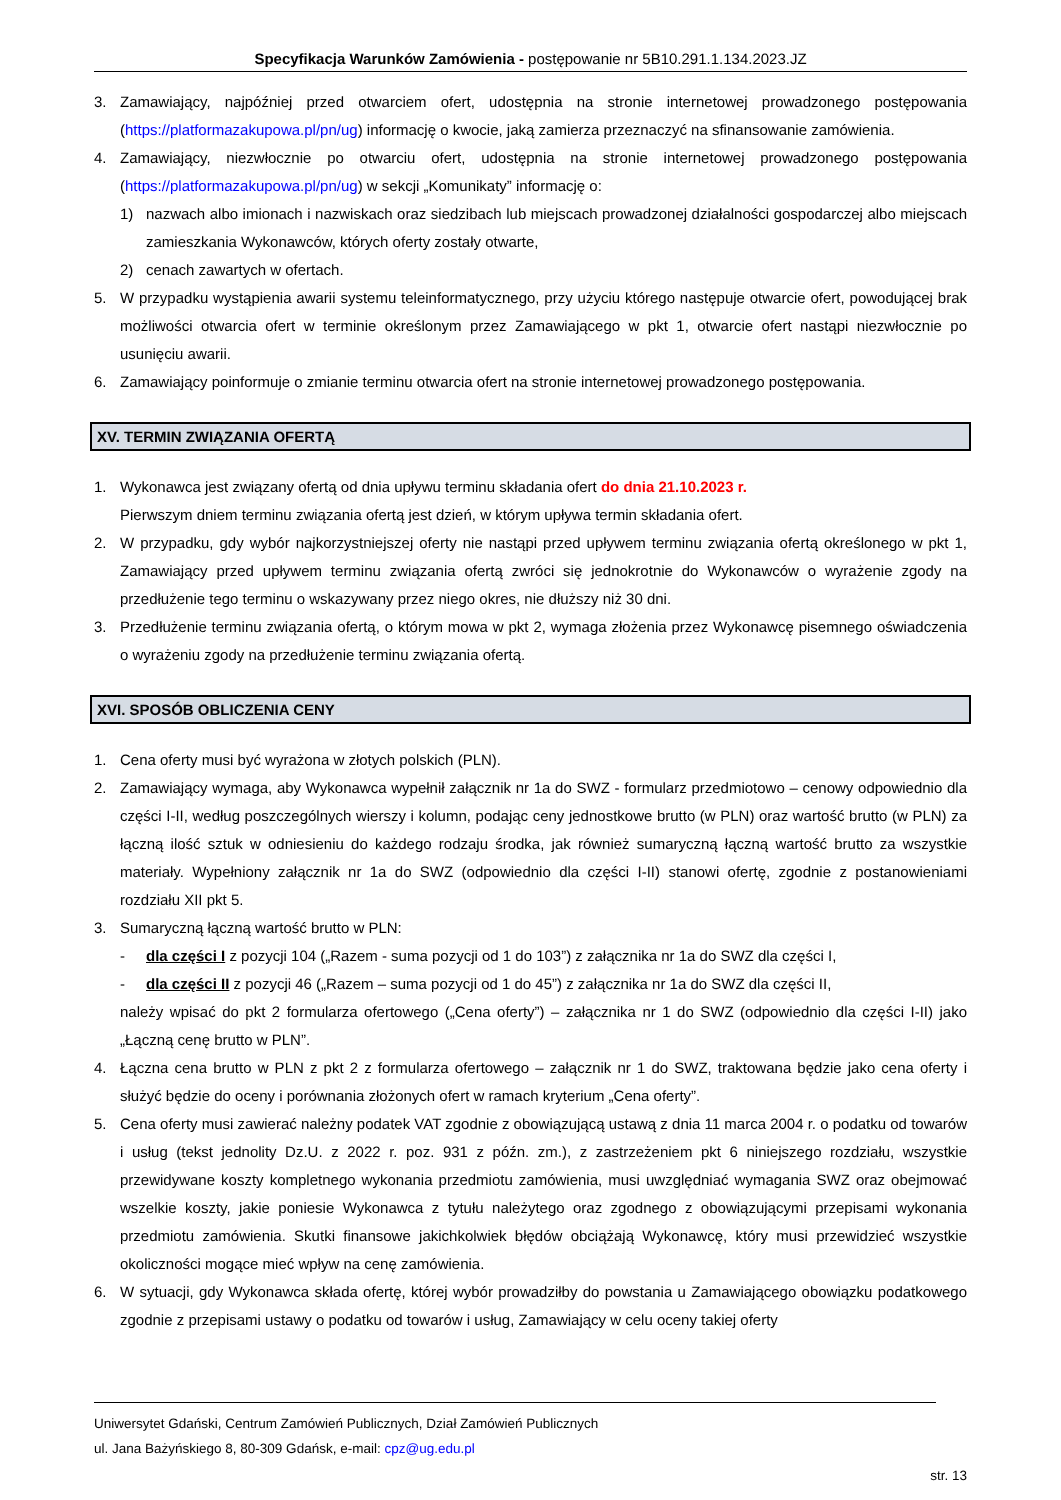Specyfikacja Warunków Zamówienia - postępowanie nr 5B10.291.1.134.2023.JZ
3. Zamawiający, najpóźniej przed otwarciem ofert, udostępnia na stronie internetowej prowadzonego postępowania (https://platformazakupowa.pl/pn/ug) informację o kwocie, jaką zamierza przeznaczyć na sfinansowanie zamówienia.
4. Zamawiający, niezwłocznie po otwarciu ofert, udostępnia na stronie internetowej prowadzonego postępowania (https://platformazakupowa.pl/pn/ug) w sekcji „Komunikaty” informację o:
1) nazwach albo imionach i nazwiskach oraz siedzibach lub miejscach prowadzonej działalności gospodarczej albo miejscach zamieszkania Wykonawców, których oferty zostały otwarte,
2) cenach zawartych w ofertach.
5. W przypadku wystąpienia awarii systemu teleinformatycznego, przy użyciu którego następuje otwarcie ofert, powodującej brak możliwości otwarcia ofert w terminie określonym przez Zamawiającego w pkt 1, otwarcie ofert nastąpi niezwłocznie po usunięciu awarii.
6. Zamawiający poinformuje o zmianie terminu otwarcia ofert na stronie internetowej prowadzonego postępowania.
XV. TERMIN ZWIĄZANIA OFERTĄ
1. Wykonawca jest związany ofertą od dnia upływu terminu składania ofert do dnia 21.10.2023 r.
Pierwszym dniem terminu związania ofertą jest dzień, w którym upływa termin składania ofert.
2. W przypadku, gdy wybór najkorzystniejszej oferty nie nastąpi przed upływem terminu związania ofertą określonego w pkt 1, Zamawiający przed upływem terminu związania ofertą zwróci się jednokrotnie do Wykonawców o wyrażenie zgody na przedłużenie tego terminu o wskazywany przez niego okres, nie dłuższy niż 30 dni.
3. Przedłużenie terminu związania ofertą, o którym mowa w pkt 2, wymaga złożenia przez Wykonawcę pisemnego oświadczenia o wyrażeniu zgody na przedłużenie terminu związania ofertą.
XVI. SPOSÓB OBLICZENIA CENY
1. Cena oferty musi być wyrażona w złotych polskich (PLN).
2. Zamawiający wymaga, aby Wykonawca wypełnił załącznik nr 1a do SWZ - formularz przedmiotowo – cenowy odpowiednio dla części I-II, według poszczególnych wierszy i kolumn, podając ceny jednostkowe brutto (w PLN) oraz wartość brutto (w PLN) za łączną ilość sztuk w odniesieniu do każdego rodzaju środka, jak również sumaryczną łączną wartość brutto za wszystkie materiały. Wypełniony załącznik nr 1a do SWZ (odpowiednio dla części I-II) stanowi ofertę, zgodnie z postanowieniami rozdziału XII pkt 5.
3. Sumaryczną łączną wartość brutto w PLN:
- dla części I z pozycji 104 („Razem - suma pozycji od 1 do 103”) z załącznika nr 1a do SWZ dla części I,
- dla części II z pozycji 46 („Razem – suma pozycji od 1 do 45”) z załącznika nr 1a do SWZ dla części II,
należy wpisać do pkt 2 formularza ofertowego („Cena oferty”) – załącznika nr 1 do SWZ (odpowiednio dla części I-II) jako „Łączną cenę brutto w PLN”.
4. Łączna cena brutto w PLN z pkt 2 z formularza ofertowego – załącznik nr 1 do SWZ, traktowana będzie jako cena oferty i służyć będzie do oceny i porównania złożonych ofert w ramach kryterium „Cena oferty”.
5. Cena oferty musi zawierać należny podatek VAT zgodnie z obowiązującą ustawą z dnia 11 marca 2004 r. o podatku od towarów i usług (tekst jednolity Dz.U. z 2022 r. poz. 931 z późn. zm.), z zastrzeżeniem pkt 6 niniejszego rozdziału, wszystkie przewidywane koszty kompletnego wykonania przedmiotu zamówienia, musi uwzględniać wymagania SWZ oraz obejmować wszelkie koszty, jakie poniesie Wykonawca z tytułu należytego oraz zgodnego z obowiązującymi przepisami wykonania przedmiotu zamówienia. Skutki finansowe jakichkolwiek błędów obciążają Wykonawcę, który musi przewidzieć wszystkie okoliczności mogące mieć wpływ na cenę zamówienia.
6. W sytuacji, gdy Wykonawca składa ofertę, której wybór prowadziłby do powstania u Zamawiającego obowiązku podatkowego zgodnie z przepisami ustawy o podatku od towarów i usług, Zamawiający w celu oceny takiej oferty
Uniwersytet Gdański, Centrum Zamówień Publicznych, Dział Zamówień Publicznych
ul. Jana Bażyńskiego 8, 80-309 Gdańsk, e-mail: cpz@ug.edu.pl
str. 13